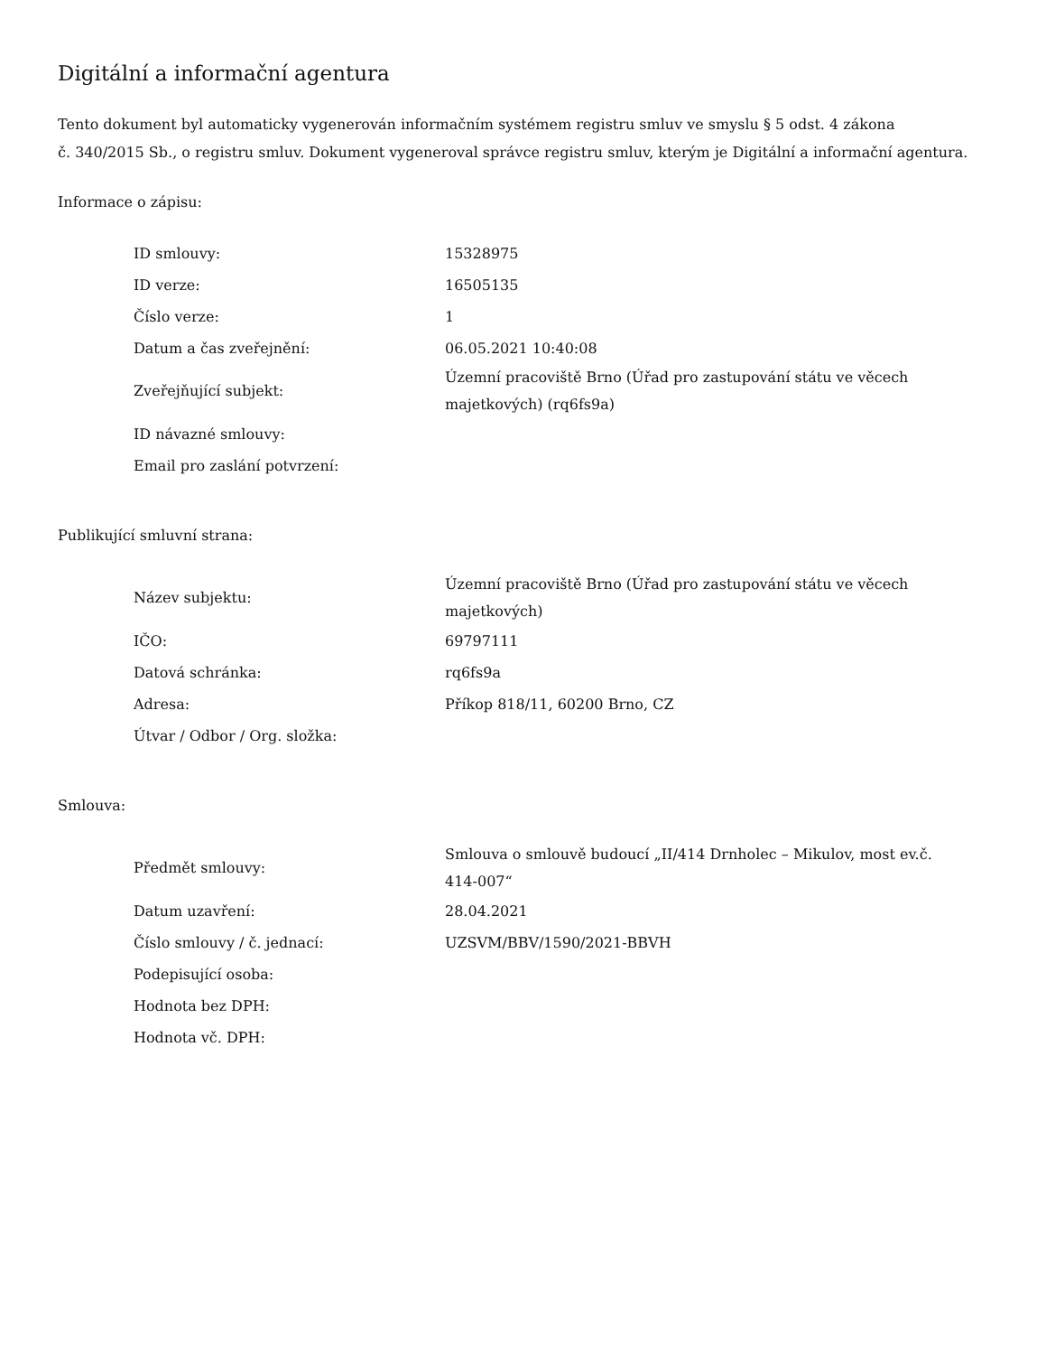Digitální a informační agentura
Tento dokument byl automaticky vygenerován informačním systémem registru smluv ve smyslu § 5 odst. 4 zákona
č. 340/2015 Sb., o registru smluv. Dokument vygeneroval správce registru smluv, kterým je Digitální a informační agentura.
Informace o zápisu:
| ID smlouvy: | 15328975 |
| ID verze: | 16505135 |
| Číslo verze: | 1 |
| Datum a čas zveřejnění: | 06.05.2021 10:40:08 |
| Zveřejňující subjekt: | Územní pracoviště Brno (Úřad pro zastupování státu ve věcech majetkových) (rq6fs9a) |
| ID návazné smlouvy: | |
| Email pro zaslání potvrzení: | |
Publikující smluvní strana:
| Název subjektu: | Územní pracoviště Brno (Úřad pro zastupování státu ve věcech majetkových) |
| IČO: | 69797111 |
| Datová schránka: | rq6fs9a |
| Adresa: | Příkop 818/11, 60200 Brno, CZ |
| Útvar / Odbor / Org. složka: | |
Smlouva:
| Předmět smlouvy: | Smlouva o smlouvě budoucí „II/414 Drnholec – Mikulov, most ev.č. 414-007“ |
| Datum uzavření: | 28.04.2021 |
| Číslo smlouvy / č. jednací: | UZSVM/BBV/1590/2021-BBVH |
| Podepisující osoba: | |
| Hodnota bez DPH: | |
| Hodnota vč. DPH: | |